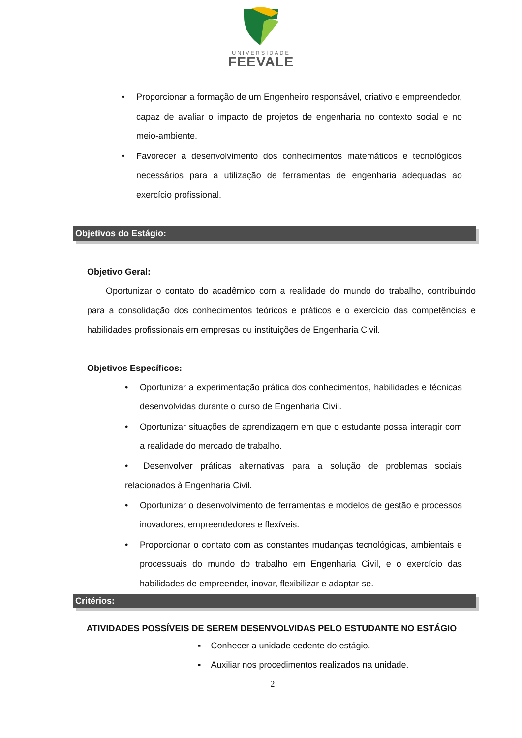UNIVERSIDADE
FEEVALE
• Proporcionar a formação de um Engenheiro responsável, criativo e empreendedor, capaz de avaliar o impacto de projetos de engenharia no contexto social e no meio-ambiente.
• Favorecer a desenvolvimento dos conhecimentos matemáticos e tecnológicos necessários para a utilização de ferramentas de engenharia adequadas ao exercício profissional.
Objetivos do Estágio:
Objetivo Geral:
Oportunizar o contato do acadêmico com a realidade do mundo do trabalho, contribuindo para a consolidação dos conhecimentos teóricos e práticos e o exercício das competências e habilidades profissionais em empresas ou instituições de Engenharia Civil.
Objetivos Específicos:
• Oportunizar a experimentação prática dos conhecimentos, habilidades e técnicas desenvolvidas durante o curso de Engenharia Civil.
• Oportunizar situações de aprendizagem em que o estudante possa interagir com a realidade do mercado de trabalho.
• Desenvolver práticas alternativas para a solução de problemas sociais relacionados à Engenharia Civil.
• Oportunizar o desenvolvimento de ferramentas e modelos de gestão e processos inovadores, empreendedores e flexíveis.
• Proporcionar o contato com as constantes mudanças tecnológicas, ambientais e processuais do mundo do trabalho em Engenharia Civil, e o exercício das habilidades de empreender, inovar, flexibilizar e adaptar-se.
Critérios:
| ATIVIDADES POSSÍVEIS DE SEREM DESENVOLVIDAS PELO ESTUDANTE NO ESTÁGIO | |
| | ▪ Conhecer a unidade cedente do estágio. ▪ Auxiliar nos procedimentos realizados na unidade. |
2